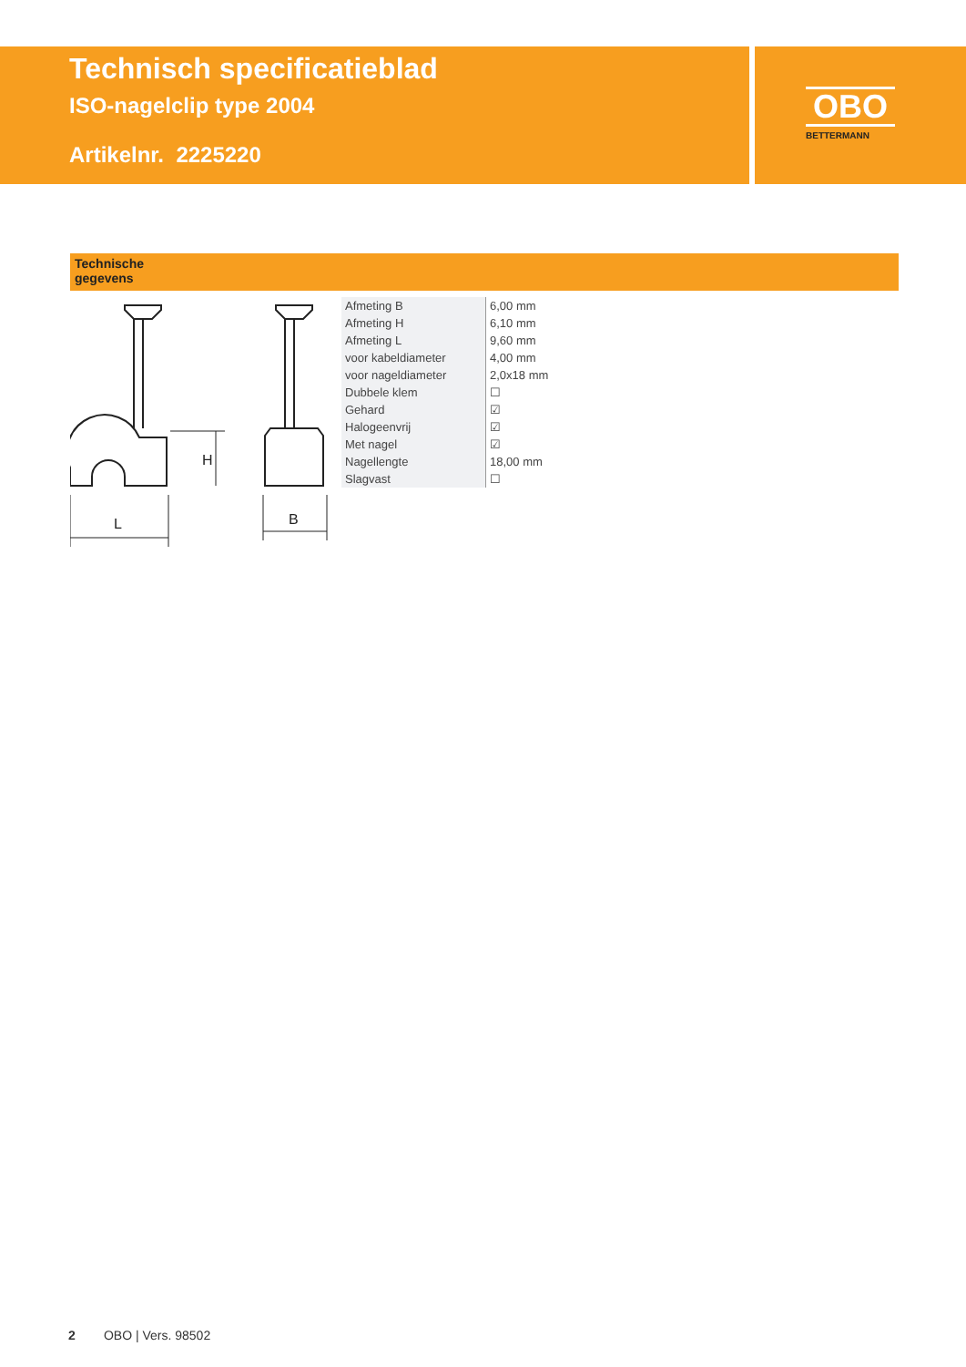Technisch specificatieblad
ISO-nagelclip type 2004
Artikelnr. 2225220
OBO
BETTERMANN
Technische
gegevens
H
L
B
| Afmeting B | 6,00 mm |
| Afmeting H | 6,10 mm |
| Afmeting L | 9,60 mm |
| voor kabeldiameter | 4,00 mm |
| voor nageldiameter | 2,0x18 mm |
| Dubbele klem | ☐ |
| Gehard | ☑ |
| Halogeenvrij | ☑ |
| Met nagel | ☑ |
| Nagellengte | 18,00 mm |
| Slagvast | ☐ |
2 OBO | Vers. 98502